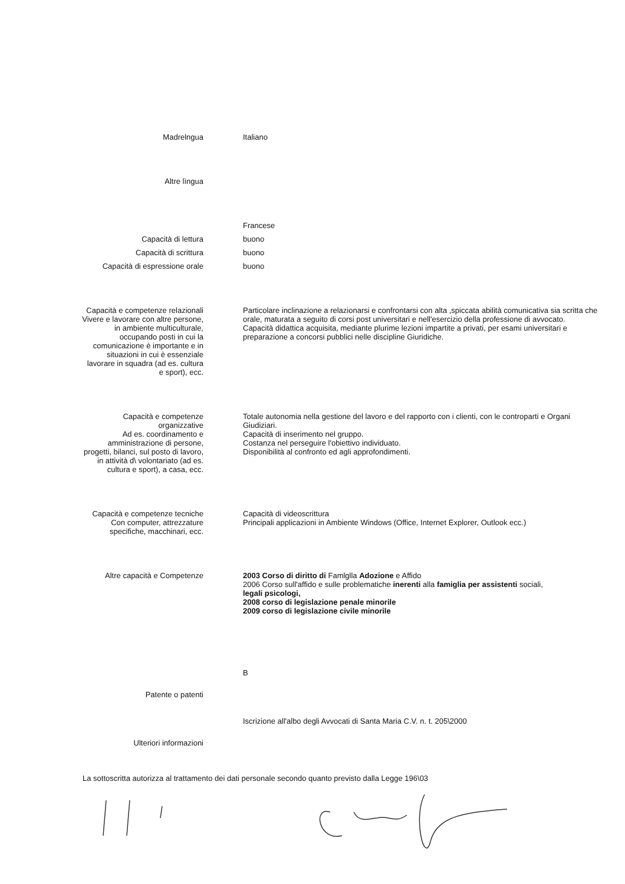Madrelngua Italiano
Altre lìngua
Francese
Capacità di lettura buono
Capacità di scrittura buono
Capacità di espressione orale buono
Capacità e competenze relazionali
Vivere e lavorare con altre persone,
in ambiente multiculturale,
occupando posti in cui la
comunicazione è importante e in
situazioni in cui è essenziale
lavorare in squadra (ad es. cultura
e sport), ecc.
Particolare inclinazione a relazionarsi e confrontarsi con alta ,spiccata abilità comunicativa sia scritta che orale, maturata a seguito di corsi post universitari e nell'esercizio della professione di avvocato.
Capacità didattica acquisita, mediante plurime lezioni impartite a privati, per esami universitari e preparazione a concorsi pubblici nelle discipline Giuridiche.
Capacità e competenze
organizzative
Ad es. coordinamento e
amministrazione di persone,
progetti, bilanci, sul posto di lavoro,
in attività d\ volontariato (ad es.
cultura e sport), a casa, ecc.
Totale autonomia nella gestione del lavoro e del rapporto con i clienti, con le controparti e Organi Giudiziari.
Capacità di inserimento nel gruppo.
Costanza nel perseguire l'obiettivo individuato.
Disponibilità al confronto ed agli approfondimenti.
Capacità e competenze tecniche
Con computer, attrezzature
specifiche, macchinari, ecc.
Capacità di videoscrittura
Principali applicazioni in Ambiente Windows (Office, Internet Explorer, Outlook ecc.)
Altre capacità e Competenze 2003 Corso di diritto di Famlglla Adozione e Affido
2006 Corso sull'affido e sulle problematiche inerenti alla famiglia per assistenti sociali,
legali psicologi,
2008 corso di legislazione penale minorile
2009 corso di legislazione civile minorile
B
Patente o patenti
Iscrizione all'albo degli Avvocati di Santa Maria C.V. n. t. 205\2000
Ulteriori informazioni
La sottoscritta autorizza al trattamento dei dati personale secondo quanto previsto dalla Legge 196\03